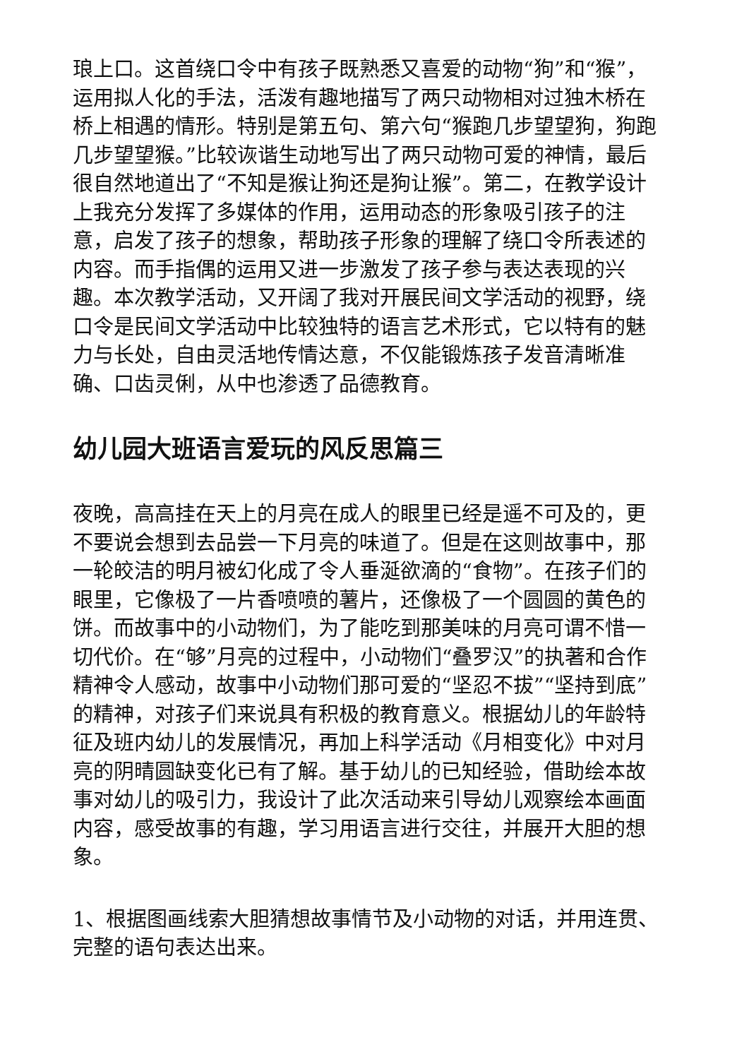琅上口。这首绕口令中有孩子既熟悉又喜爱的动物“狗”和“猴”，运用拟人化的手法，活泼有趣地描写了两只动物相对过独木桥在桥上相遇的情形。特别是第五句、第六句“猴跑几步望望狗，狗跑几步望望猴。”比较诙谐生动地写出了两只动物可爱的神情，最后很自然地道出了“不知是猴让狗还是狗让猴”。第二，在教学设计上我充分发挥了多媒体的作用，运用动态的形象吸引孩子的注意，启发了孩子的想象，帮助孩子形象的理解了绕口令所表述的内容。而手指偶的运用又进一步激发了孩子参与表达表现的兴趣。本次教学活动，又开阔了我对开展民间文学活动的视野，绕口令是民间文学活动中比较独特的语言艺术形式，它以特有的魅力与长处，自由灵活地传情达意，不仅能锻炼孩子发音清晰准确、口齿灵俐，从中也渗透了品德教育。
幼儿园大班语言爱玩的风反思篇三
夜晚，高高挂在天上的月亮在成人的眼里已经是遥不可及的，更不要说会想到去品尝一下月亮的味道了。但是在这则故事中，那一轮皎洁的明月被幻化成了令人垂涎欲滴的“食物”。在孩子们的眼里，它像极了一片香喷喷的薯片，还像极了一个圆圆的黄色的饼。而故事中的小动物们，为了能吃到那美味的月亮可谓不惜一切代价。在“够”月亮的过程中，小动物们“叠罗汉”的执著和合作精神令人感动，故事中小动物们那可爱的“坚忍不拔”“坚持到底”的精神，对孩子们来说具有积极的教育意义。根据幼儿的年龄特征及班内幼儿的发展情况，再加上科学活动《月相变化》中对月亮的阴晴圆缺变化已有了解。基于幼儿的已知经验，借助绘本故事对幼儿的吸引力，我设计了此次活动来引导幼儿观察绘本画面内容，感受故事的有趣，学习用语言进行交往，并展开大胆的想象。
1、根据图画线索大胆猜想故事情节及小动物的对话，并用连贯、完整的语句表达出来。